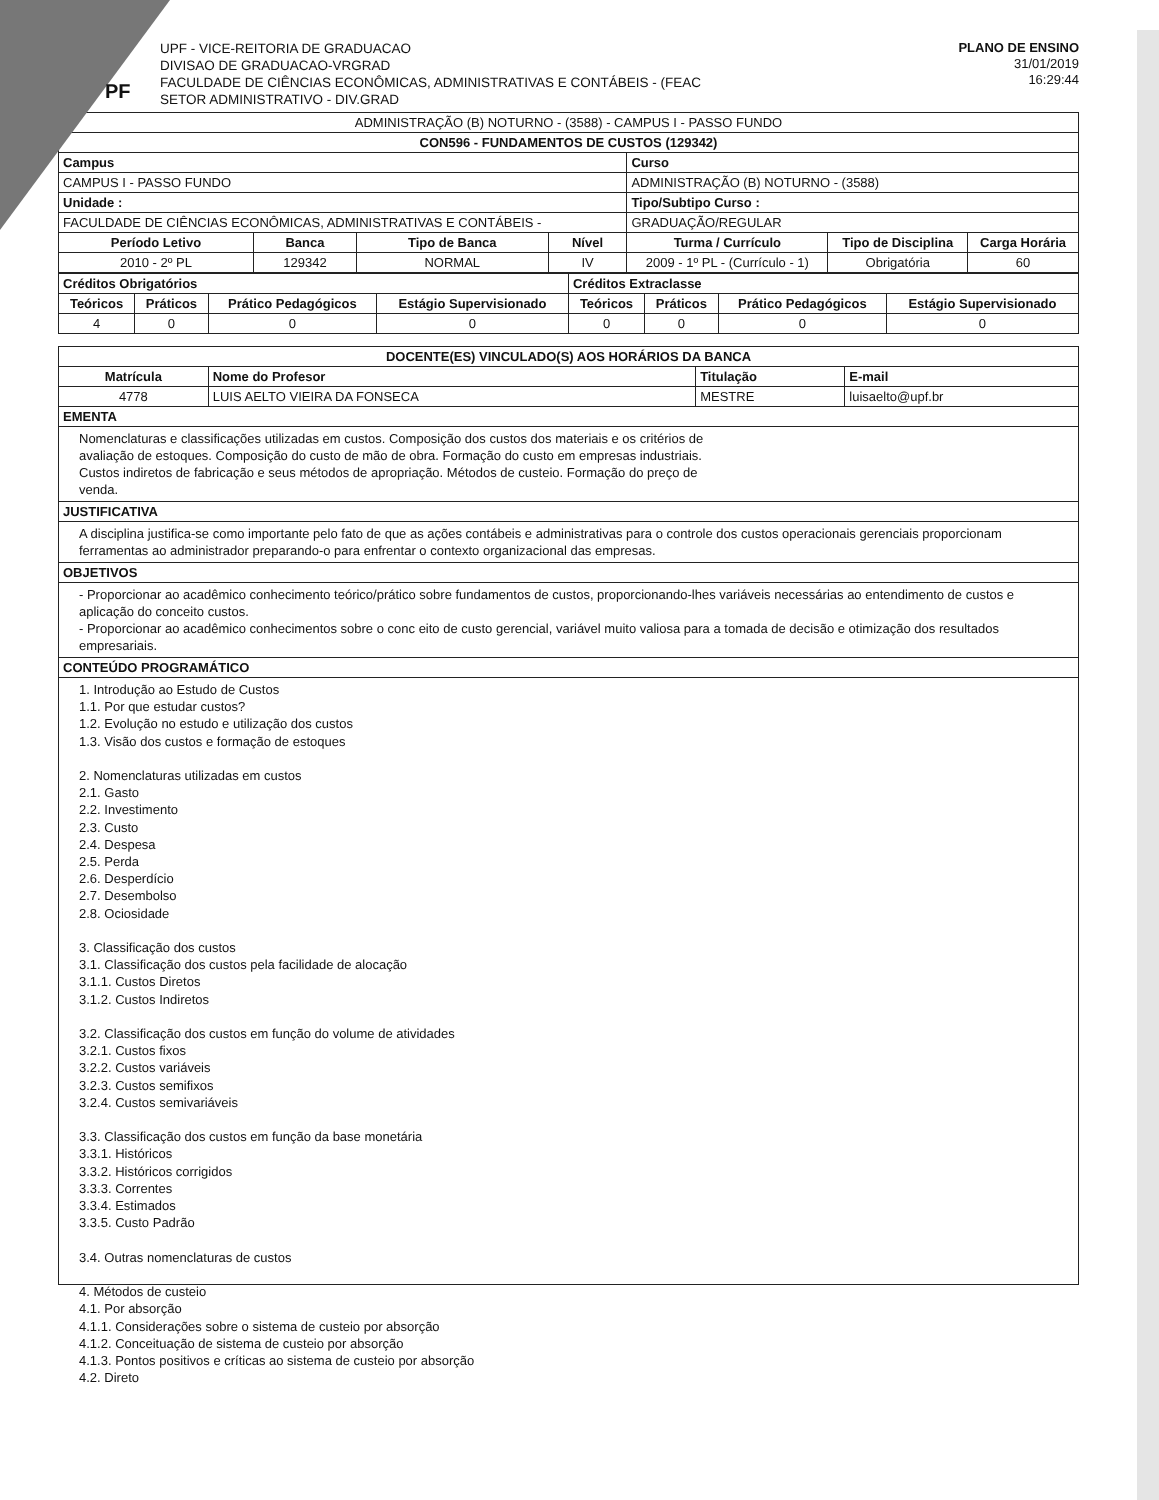PF
UPF - VICE-REITORIA DE GRADUACAO
DIVISAO DE GRADUACAO-VRGRAD
FACULDADE DE CIÊNCIAS ECONÔMICAS, ADMINISTRATIVAS E CONTÁBEIS - (FEAC
SETOR ADMINISTRATIVO - DIV.GRAD
PLANO DE ENSINO
31/01/2019
16:29:44
| ADMINISTRAÇÃO (B) NOTURNO - (3588) - CAMPUS I - PASSO FUNDO | | | | | | |
| CON596 - FUNDAMENTOS DE CUSTOS (129342) | | | | | | |
| Campus | | | | Curso | | |
| CAMPUS I - PASSO FUNDO | | | | ADMINISTRAÇÃO (B) NOTURNO - (3588) | | |
| Unidade : | | | | Tipo/Subtipo Curso : | | |
| FACULDADE DE CIÊNCIAS ECONÔMICAS, ADMINISTRATIVAS E CONTÁBEIS - | | | | GRADUAÇÃO/REGULAR | | |
| Período Letivo | Banca | Tipo de Banca | Nível | Turma / Currículo | Tipo de Disciplina | Carga Horária |
| 2010 - 2º PL | 129342 | NORMAL | IV | 2009 - 1º PL - (Currículo - 1) | Obrigatória | 60 |
| Créditos Obrigatórios | | | | Créditos Extraclasse | | | |
| Teóricos | Práticos | Prático Pedagógicos | Estágio Supervisionado | Teóricos | Práticos | Prático Pedagógicos | Estágio Supervisionado |
| 4 | 0 | 0 | 0 | 0 | 0 | 0 | 0 |
| DOCENTE(ES) VINCULADO(S) AOS HORÁRIOS DA BANCA | | | |
| Matrícula | Nome do Profesor | Titulação | E-mail |
| 4778 | LUIS AELTO VIEIRA DA FONSECA | MESTRE | luisaelto@upf.br |
EMENTA
Nomenclaturas e classificações utilizadas em custos. Composição dos custos dos materiais e os critérios de
avaliação de estoques. Composição do custo de mão de obra. Formação do custo em empresas industriais.
Custos indiretos de fabricação e seus métodos de apropriação. Métodos de custeio. Formação do preço de
venda.
JUSTIFICATIVA
A disciplina justifica-se como importante pelo fato de que as ações contábeis e administrativas para o controle dos custos operacionais gerenciais proporcionam ferramentas ao administrador preparando-o para enfrentar o contexto organizacional das empresas.
OBJETIVOS
- Proporcionar ao acadêmico conhecimento teórico/prático sobre fundamentos de custos, proporcionando-lhes variáveis necessárias ao entendimento de custos e aplicação do conceito custos.
- Proporcionar ao acadêmico conhecimentos sobre o conc eito de custo gerencial, variável muito valiosa para a tomada de decisão e otimização dos resultados empresariais.
CONTEÚDO PROGRAMÁTICO
1. Introdução ao Estudo de Custos
1.1. Por que estudar custos?
1.2. Evolução no estudo e utilização dos custos
1.3. Visão dos custos e formação de estoques
2. Nomenclaturas utilizadas em custos
2.1. Gasto
2.2. Investimento
2.3. Custo
2.4. Despesa
2.5. Perda
2.6. Desperdício
2.7. Desembolso
2.8. Ociosidade
3. Classificação dos custos
3.1. Classificação dos custos pela facilidade de alocação
3.1.1. Custos Diretos
3.1.2. Custos Indiretos
3.2. Classificação dos custos em função do volume de atividades
3.2.1. Custos fixos
3.2.2. Custos variáveis
3.2.3. Custos semifixos
3.2.4. Custos semivariáveis
3.3. Classificação dos custos em função da base monetária
3.3.1. Históricos
3.3.2. Históricos corrigidos
3.3.3. Correntes
3.3.4. Estimados
3.3.5. Custo Padrão
3.4. Outras nomenclaturas de custos
4. Métodos de custeio
4.1. Por absorção
4.1.1. Considerações sobre o sistema de custeio por absorção
4.1.2. Conceituação de sistema de custeio por absorção
4.1.3. Pontos positivos e críticas ao sistema de custeio por absorção
4.2. Direto